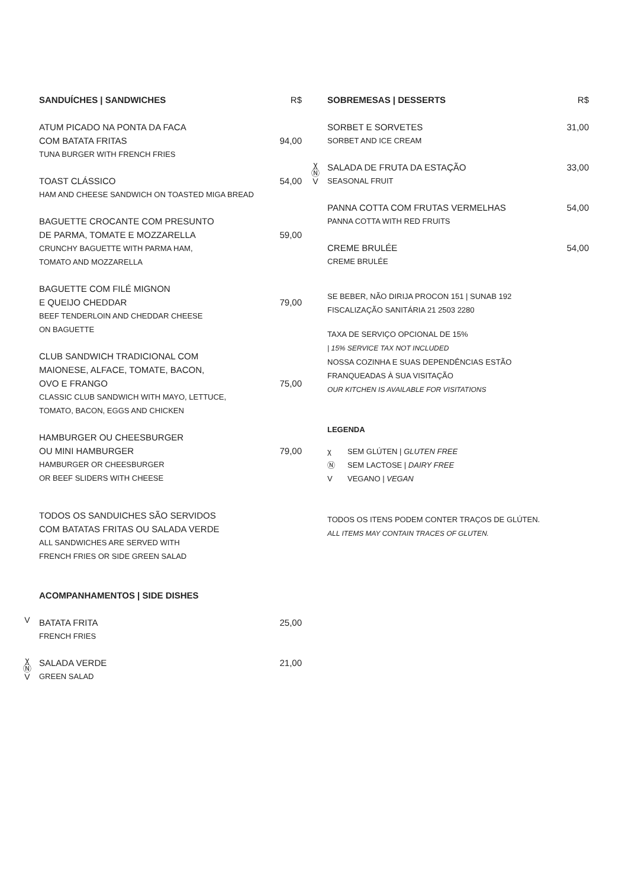SANDUÍCHES | SANDWICHES R$
ATUM PICADO NA PONTA DA FACA
COM BATATA FRITAS 94,00
TUNA BURGER WITH FRENCH FRIES
TOAST CLÁSSICO 54,00
HAM AND CHEESE SANDWICH ON TOASTED MIGA BREAD
BAGUETTE CROCANTE COM PRESUNTO
DE PARMA, TOMATE E MOZZARELLA 59,00
CRUNCHY BAGUETTE WITH PARMA HAM,
TOMATO AND MOZZARELLA
BAGUETTE COM FILÉ MIGNON
E QUEIJO CHEDDAR 79,00
BEEF TENDERLOIN AND CHEDDAR CHEESE
ON BAGUETTE
CLUB SANDWICH TRADICIONAL COM
MAIONESE, ALFACE, TOMATE, BACON,
OVO E FRANGO 75,00
CLASSIC CLUB SANDWICH WITH MAYO, LETTUCE,
TOMATO, BACON, EGGS AND CHICKEN
HAMBURGER OU CHEESBURGER
OU MINI HAMBURGER 79,00
HAMBURGER OR CHEESBURGER
OR BEEF SLIDERS WITH CHEESE
TODOS OS SANDUICHES SÃO SERVIDOS
COM BATATAS FRITAS OU SALADA VERDE
ALL SANDWICHES ARE SERVED WITH
FRENCH FRIES OR SIDE GREEN SALAD
ACOMPANHAMENTOS | SIDE DISHES
V
BATATA FRITA 25,00
FRENCH FRIES
χ
Ⓝ
V
SALADA VERDE 21,00
GREEN SALAD
SOBREMESAS | DESSERTS R$
SORBET E SORVETES 31,00
SORBET AND ICE CREAM
χ
Ⓝ
V
SALADA DE FRUTA DA ESTAÇÃO 33,00
SEASONAL FRUIT
PANNA COTTA COM FRUTAS VERMELHAS 54,00
PANNA COTTA WITH RED FRUITS
CREME BRULÉE 54,00
CREME BRULÉE
SE BEBER, NÃO DIRIJA PROCON 151 | SUNAB 192
FISCALIZAÇÃO SANITÁRIA 21 2503 2280
TAXA DE SERVIÇO OPCIONAL DE 15%
| 15% SERVICE TAX NOT INCLUDED
NOSSA COZINHA E SUAS DEPENDÊNCIAS ESTÃO
FRANQUEADAS À SUA VISITAÇÃO
OUR KITCHEN IS AVAILABLE FOR VISITATIONS
LEGENDA
χ SEM GLÚTEN | GLUTEN FREE
Ⓝ SEM LACTOSE | DAIRY FREE
V VEGANO | VEGAN
TODOS OS ITENS PODEM CONTER TRAÇOS DE GLÚTEN.
ALL ITEMS MAY CONTAIN TRACES OF GLUTEN.